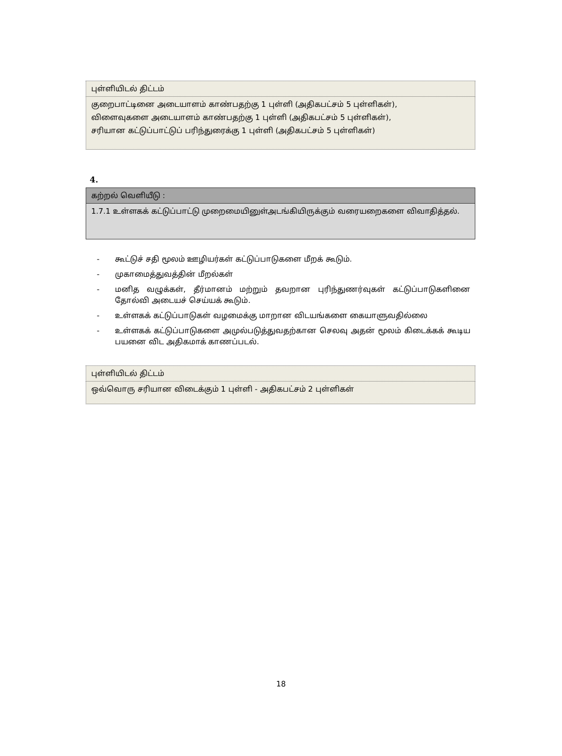| புள்ளியிடல் திட்டம் |
| குறைபாட்டினை அடையாளம் காண்பதற்கு 1 புள்ளி (அதிகபட்சம் 5 புள்ளிகள்), விளைவுகளை அடையாளம் காண்பதற்கு 1 புள்ளி (அதிகபட்சம் 5 புள்ளிகள்), சரியான கட்டுப்பாட்டுப் பரிந்துரைக்கு 1 புள்ளி (அதிகபட்சம் 5 புள்ளிகள்) |
4.
| கற்றல் வெளியீடு : |
| 1.7.1 உள்ளகக் கட்டுப்பாட்டு முறைமையினுள்அடங்கியிருக்கும் வரையறைகளை விவாதித்தல். |
- கூட்டுச் சதி மூலம் ஊழியர்கள் கட்டுப்பாடுகளை மீறக் கூடும்.
- முகாமைத்துவத்தின் மீறல்கள்
- மனித வழுக்கள், தீர்மானம் மற்றும் தவறான புரிந்துணர்வுகள் கட்டுப்பாடுகளினை தோல்வி அடையச் செய்யக் கூடும்.
- உள்ளகக் கட்டுப்பாடுகள் வழமைக்கு மாறான விடயங்களை கையாளுவதில்லை
- உள்ளகக் கட்டுப்பாடுகளை அமுல்படுத்துவதற்கான செலவு அதன் மூலம் கிடைக்கக் கூடிய பயனை விட அதிகமாக் காணப்படல்.
| புள்ளியிடல் திட்டம் |
| ஒவ்வொரு சரியான விடைக்கும் 1 புள்ளி - அதிகபட்சம் 2 புள்ளிகள் |
18